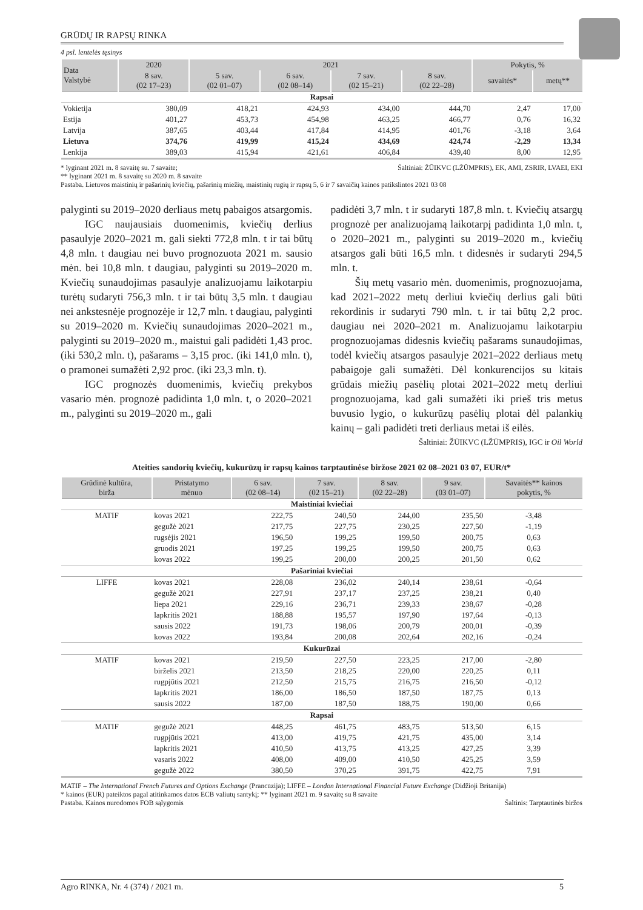GRŪDŲ IR RAPSŲ RINKA
4 psl. lentelės tęsinys
| Data Valstybė | 2020 | 2021 | | | | Pokytis, % | |
| --- | --- | --- | --- | --- | --- | --- | --- |
| | 8 sav. (02 17–23) | 5 sav. (02 01–07) | 6 sav. (02 08–14) | 7 sav. (02 15–21) | 8 sav. (02 22–28) | savaitės* | metų** |
| Rapsai | | | | | | | |
| Vokietija | 380,09 | 418,21 | 424,93 | 434,00 | 444,70 | 2,47 | 17,00 |
| Estija | 401,27 | 453,73 | 454,98 | 463,25 | 466,77 | 0,76 | 16,32 |
| Latvija | 387,65 | 403,44 | 417,84 | 414,95 | 401,76 | -3,18 | 3,64 |
| Lietuva | 374,76 | 419,99 | 415,24 | 434,69 | 424,74 | -2,29 | 13,34 |
| Lenkija | 389,03 | 415,94 | 421,61 | 406,84 | 439,40 | 8,00 | 12,95 |
* lyginant 2021 m. 8 savaitę su. 7 savaite; Šaltiniai: ŽŪIKVC (LŽŪMPRIS), EK, AMI, ZSRIR, LVAEI, EKI
** lyginant 2021 m. 8 savaitę su 2020 m. 8 savaite
Pastaba. Lietuvos maistinių ir pašarinių kviečių, pašarinių miežių, maistinių rugių ir rapsų 5, 6 ir 7 savaičių kainos patikslintos 2021 03 08
palyginti su 2019–2020 derliaus metų pabaigos atsargomis.
IGC naujausiais duomenimis, kviečių derlius pasaulyje 2020–2021 m. gali siekti 772,8 mln. t ir tai būtų 4,8 mln. t daugiau nei buvo prognozuota 2021 m. sausio mėn. bei 10,8 mln. t daugiau, palyginti su 2019–2020 m. Kviečių sunaudojimas pasaulyje analizuojamu laikotarpiu turėtų sudaryti 756,3 mln. t ir tai būtų 3,5 mln. t daugiau nei ankstesnėje prognozėje ir 12,7 mln. t daugiau, palyginti su 2019–2020 m. Kviečių sunaudojimas 2020–2021 m., palyginti su 2019–2020 m., maistui gali padidėti 1,43 proc. (iki 530,2 mln. t), pašarams – 3,15 proc. (iki 141,0 mln. t), o pramonei sumažėti 2,92 proc. (iki 23,3 mln. t).
IGC prognozės duomenimis, kviečių prekybos vasario mėn. prognozė padidinta 1,0 mln. t, o 2020–2021 m., palyginti su 2019–2020 m., gali
padidėti 3,7 mln. t ir sudaryti 187,8 mln. t. Kviečių atsargų prognozė per analizuojamą laikotarpį padidinta 1,0 mln. t, o 2020–2021 m., palyginti su 2019–2020 m., kviečių atsargos gali būti 16,5 mln. t didesnės ir sudaryti 294,5 mln. t.
Šių metų vasario mėn. duomenimis, prognozuojama, kad 2021–2022 metų derliui kviečių derlius gali būti rekordinis ir sudaryti 790 mln. t. ir tai būtų 2,2 proc. daugiau nei 2020–2021 m. Analizuojamu laikotarpiu prognozuojamas didesnis kviečių pašarams sunaudojimas, todėl kviečių atsargos pasaulyje 2021–2022 derliaus metų pabaigoje gali sumažėti. Dėl konkurencijos su kitais grūdais miežių pasėlių plotai 2021–2022 metų derliui prognozuojama, kad gali sumažėti iki prieš tris metus buvusio lygio, o kukurūzų pasėlių plotai dėl palankių kainų – gali padidėti treti derliaus metai iš eilės.
Šaltiniai: ŽŪIKVC (LŽŪMPRIS), IGC ir Oil World
Ateities sandorių kviečių, kukurūzų ir rapsų kainos tarptautinėse biržose 2021 02 08–2021 03 07, EUR/t*
| Grūdinė kultūra, birža | Pristatymo mėnuo | 6 sav. (02 08–14) | 7 sav. (02 15–21) | 8 sav. (02 22–28) | 9 sav. (03 01–07) | Savaitės** kainos pokytis, % |
| --- | --- | --- | --- | --- | --- | --- |
| Maistiniai kviečiai | | | | | | |
| MATIF | kovas 2021 | 222,75 | 240,50 | 244,00 | 235,50 | -3,48 |
| | gegužė 2021 | 217,75 | 227,75 | 230,25 | 227,50 | -1,19 |
| | rugsėjis 2021 | 196,50 | 199,25 | 199,50 | 200,75 | 0,63 |
| | gruodis 2021 | 197,25 | 199,25 | 199,50 | 200,75 | 0,63 |
| | kovas 2022 | 199,25 | 200,00 | 200,25 | 201,50 | 0,62 |
| Pašariniai kviečiai | | | | | | |
| LIFFE | kovas 2021 | 228,08 | 236,02 | 240,14 | 238,61 | -0,64 |
| | gegužė 2021 | 227,91 | 237,17 | 237,25 | 238,21 | 0,40 |
| | liepa 2021 | 229,16 | 236,71 | 239,33 | 238,67 | -0,28 |
| | lapkritis 2021 | 188,88 | 195,57 | 197,90 | 197,64 | -0,13 |
| | sausis 2022 | 191,73 | 198,06 | 200,79 | 200,01 | -0,39 |
| | kovas 2022 | 193,84 | 200,08 | 202,64 | 202,16 | -0,24 |
| Kukurūzai | | | | | | |
| MATIF | kovas 2021 | 219,50 | 227,50 | 223,25 | 217,00 | -2,80 |
| | birželis 2021 | 213,50 | 218,25 | 220,00 | 220,25 | 0,11 |
| | rugpjūtis 2021 | 212,50 | 215,75 | 216,75 | 216,50 | -0,12 |
| | lapkritis 2021 | 186,00 | 186,50 | 187,50 | 187,75 | 0,13 |
| | sausis 2022 | 187,00 | 187,50 | 188,75 | 190,00 | 0,66 |
| Rapsai | | | | | | |
| MATIF | gegužė 2021 | 448,25 | 461,75 | 483,75 | 513,50 | 6,15 |
| | rugpjūtis 2021 | 413,00 | 419,75 | 421,75 | 435,00 | 3,14 |
| | lapkritis 2021 | 410,50 | 413,75 | 413,25 | 427,25 | 3,39 |
| | vasaris 2022 | 408,00 | 409,00 | 410,50 | 425,25 | 3,59 |
| | gegužė 2022 | 380,50 | 370,25 | 391,75 | 422,75 | 7,91 |
MATIF – The International French Futures and Options Exchange (Prancūzija); LIFFE – London International Financial Future Exchange (Didžioji Britanija)
* kainos (EUR) pateiktos pagal atitinkamos datos ECB valiutų santykį; ** lyginant 2021 m. 9 savaitę su 8 savaite
Pastaba. Kainos nurodomos FOB sąlygomis Šaltinis: Tarptautinės biržos
Agro RINKA, Nr. 4 (374) / 2021 m. 5